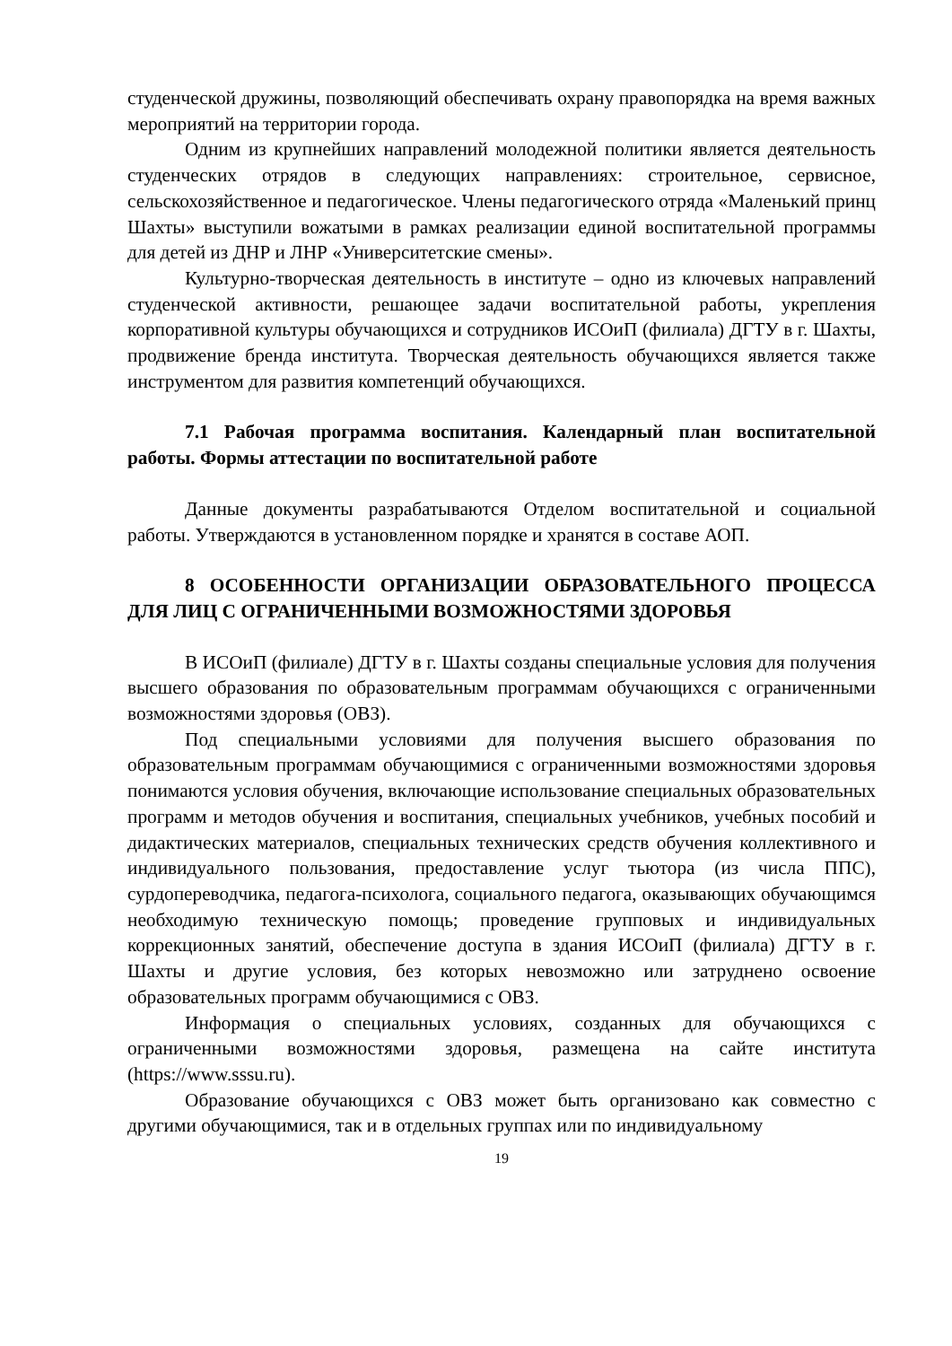студенческой дружины, позволяющий обеспечивать охрану правопорядка на время важных мероприятий на территории города.
Одним из крупнейших направлений молодежной политики является деятельность студенческих отрядов в следующих направлениях: строительное, сервисное, сельскохозяйственное и педагогическое. Члены педагогического отряда «Маленький принц Шахты» выступили вожатыми в рамках реализации единой воспитательной программы для детей из ДНР и ЛНР «Университетские смены».
Культурно-творческая деятельность в институте – одно из ключевых направлений студенческой активности, решающее задачи воспитательной работы, укрепления корпоративной культуры обучающихся и сотрудников ИСОиП (филиала) ДГТУ в г. Шахты, продвижение бренда института. Творческая деятельность обучающихся является также инструментом для развития компетенций обучающихся.
7.1 Рабочая программа воспитания. Календарный план воспитательной работы. Формы аттестации по воспитательной работе
Данные документы разрабатываются Отделом воспитательной и социальной работы. Утверждаются в установленном порядке и хранятся в составе АОП.
8 ОСОБЕННОСТИ ОРГАНИЗАЦИИ ОБРАЗОВАТЕЛЬНОГО ПРОЦЕССА ДЛЯ ЛИЦ С ОГРАНИЧЕННЫМИ ВОЗМОЖНОСТЯМИ ЗДОРОВЬЯ
В ИСОиП (филиале) ДГТУ в г. Шахты созданы специальные условия для получения высшего образования по образовательным программам обучающихся с ограниченными возможностями здоровья (ОВЗ).
Под специальными условиями для получения высшего образования по образовательным программам обучающимися с ограниченными возможностями здоровья понимаются условия обучения, включающие использование специальных образовательных программ и методов обучения и воспитания, специальных учебников, учебных пособий и дидактических материалов, специальных технических средств обучения коллективного и индивидуального пользования, предоставление услуг тьютора (из числа ППС), сурдопереводчика, педагога-психолога, социального педагога, оказывающих обучающимся необходимую техническую помощь; проведение групповых и индивидуальных коррекционных занятий, обеспечение доступа в здания ИСОиП (филиала) ДГТУ в г. Шахты и другие условия, без которых невозможно или затруднено освоение образовательных программ обучающимися с ОВЗ.
Информация о специальных условиях, созданных для обучающихся с ограниченными возможностями здоровья, размещена на сайте института (https://www.sssu.ru).
Образование обучающихся с ОВЗ может быть организовано как совместно с другими обучающимися, так и в отдельных группах или по индивидуальному
19